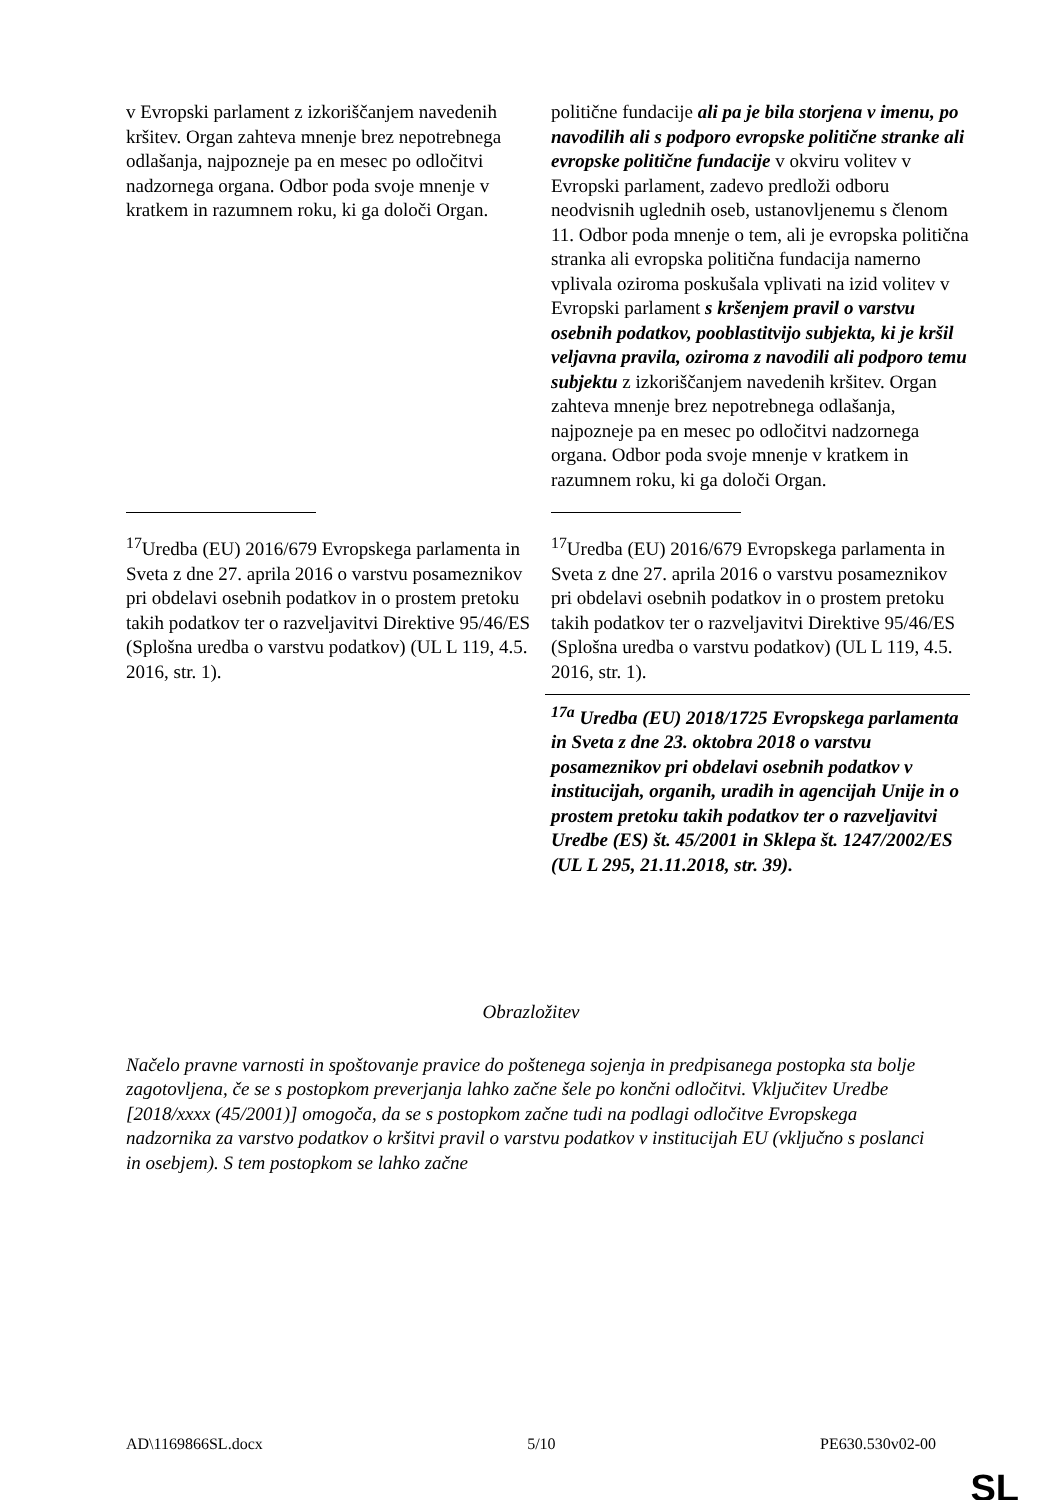| v Evropski parlament z izkoriščanjem navedenih kršitev. Organ zahteva mnenje brez nepotrebnega odlašanja, najpozneje pa en mesec po odločitvi nadzornega organa. Odbor poda svoje mnenje v kratkem in razumnem roku, ki ga določi Organ. | politične fundacije ali pa je bila storjena v imenu, po navodilih ali s podporo evropske politične stranke ali evropske politične fundacije v okviru volitev v Evropski parlament, zadevo predloži odboru neodvisnih uglednih oseb, ustanovljenemu s členom 11. Odbor poda mnenje o tem, ali je evropska politična stranka ali evropska politična fundacija namerno vplivala oziroma poskušala vplivati na izid volitev v Evropski parlament s kršenjem pravil o varstvu osebnih podatkov, pooblastitvijo subjekta, ki je kršil veljavna pravila, oziroma z navodili ali podporo temu subjektu z izkoriščanjem navedenih kršitev. Organ zahteva mnenje brez nepotrebnega odlašanja, najpozneje pa en mesec po odločitvi nadzornega organa. Odbor poda svoje mnenje v kratkem in razumnem roku, ki ga določi Organ. |
| <sup>17</sup> Uredba (EU) 2016/679 Evropskega parlamenta in Sveta z dne 27. aprila 2016 o varstvu posameznikov pri obdelavi osebnih podatkov in o prostem pretoku takih podatkov ter o razveljavitvi Direktive 95/46/ES (Splošna uredba o varstvu podatkov) (UL L 119, 4.5. 2016, str. 1). | <sup>17</sup> Uredba (EU) 2016/679 Evropskega parlamenta in Sveta z dne 27. aprila 2016 o varstvu posameznikov pri obdelavi osebnih podatkov in o prostem pretoku takih podatkov ter o razveljavitvi Direktive 95/46/ES (Splošna uredba o varstvu podatkov) (UL L 119, 4.5. 2016, str. 1). |
| | <sup>17a</sup> Uredba (EU) 2018/1725 Evropskega parlamenta in Sveta z dne 23. oktobra 2018 o varstvu posameznikov pri obdelavi osebnih podatkov v institucijah, organih, uradih in agencijah Unije in o prostem pretoku takih podatkov ter o razveljavitvi Uredbe (ES) št. 45/2001 in Sklepa št. 1247/2002/ES (UL L 295, 21.11.2018, str. 39). |
Obrazložitev
Načelo pravne varnosti in spoštovanje pravice do poštenega sojenja in predpisanega postopka sta bolje zagotovljena, če se s postopkom preverjanja lahko začne šele po končni odločitvi. Vključitev Uredbe [2018/xxxx (45/2001)] omogoča, da se s postopkom začne tudi na podlagi odločitve Evropskega nadzornika za varstvo podatkov o kršitvi pravil o varstvu podatkov v institucijah EU (vključno s poslanci in osebjem). S tem postopkom se lahko začne
AD\1169866SL.docx 5/10 PE630.530v02-00
SL